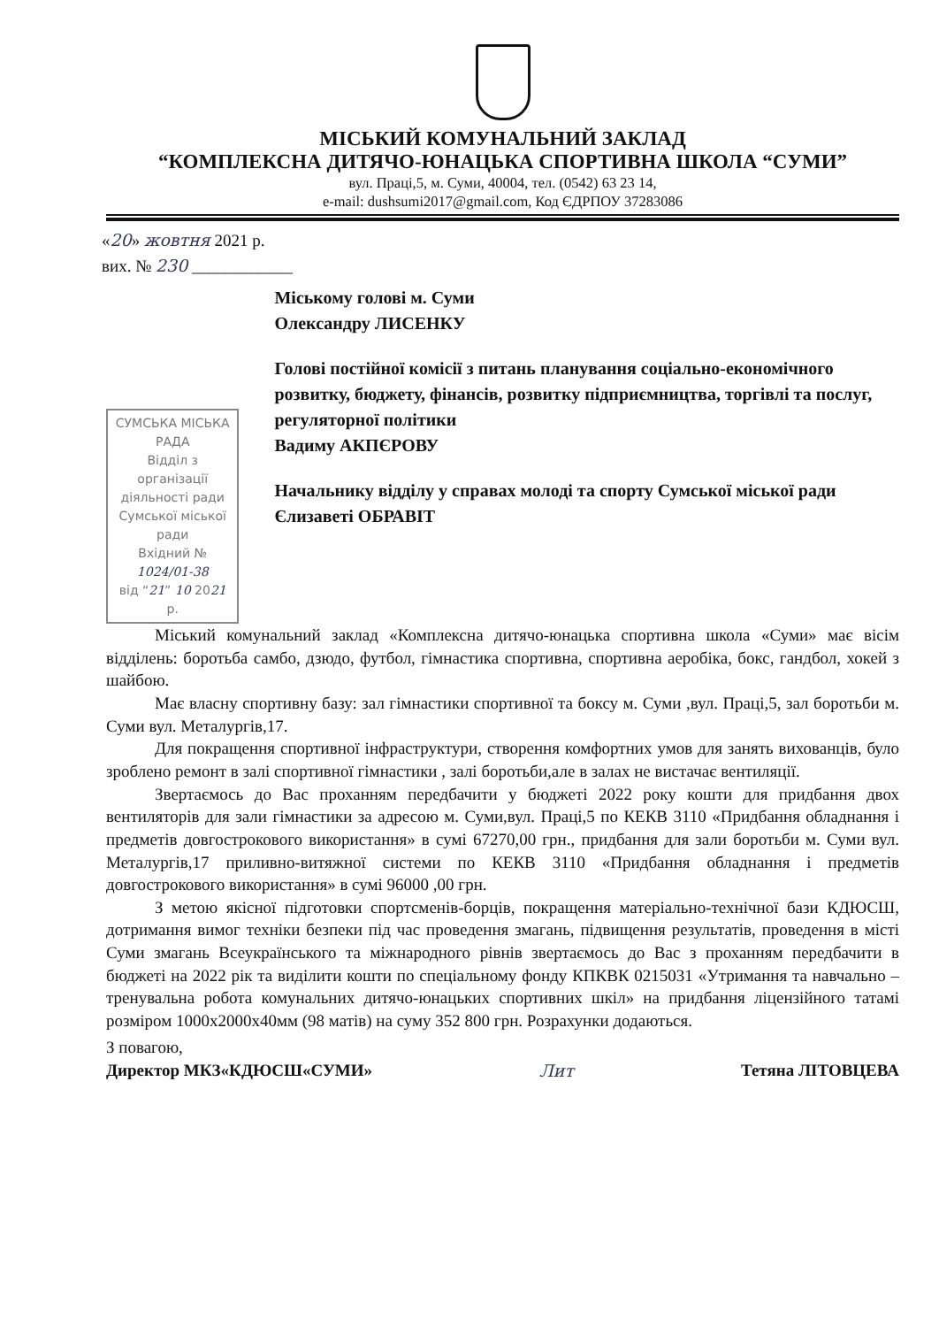МІСЬКИЙ КОМУНАЛЬНИЙ ЗАКЛАД
“КОМПЛЕКСНА ДИТЯЧО-ЮНАЦЬКА СПОРТИВНА ШКОЛА “СУМИ”
вул. Праці,5, м. Суми, 40004, тел. (0542) 63 23 14,
e-mail: dushsumi2017@gmail.com, Код ЄДРПОУ 37283086
«20» жовтня 2021 р.
вих. № 230 ____________
СУМСЬКА МІСЬКА РАДА
Відділ з організації діяльності ради
Сумської міської ради
Вхідний № 1024/01-38
від “21” 10 2021 р.
Міському голові м. Суми
Олександру ЛИСЕНКУ
Голові постійної комісії з питань планування соціально-економічного розвитку, бюджету, фінансів, розвитку підприємництва, торгівлі та послуг, регуляторної політики
Вадиму АКПЄРОВУ
Начальнику відділу у справах молоді та спорту Сумської міської ради
Єлизаветі ОБРАВІТ
Міський комунальний заклад «Комплексна дитячо-юнацька спортивна школа «Суми» має вісім відділень: боротьба самбо, дзюдо, футбол, гімнастика спортивна, спортивна аеробіка, бокс, гандбол, хокей з шайбою.
Має власну спортивну базу: зал гімнастики спортивної та боксу м. Суми ,вул. Праці,5, зал боротьби м. Суми вул. Металургів,17.
Для покращення спортивної інфраструктури, створення комфортних умов для занять вихованців, було зроблено ремонт в залі спортивної гімнастики , залі боротьби,але в залах не вистачає вентиляції.
Звертаємось до Вас проханням передбачити у бюджеті 2022 року кошти для придбання двох вентиляторів для зали гімнастики за адресою м. Суми,вул. Праці,5 по КЕКВ 3110 «Придбання обладнання і предметів довгострокового використання» в сумі 67270,00 грн., придбання для зали боротьби м. Суми вул. Металургів,17 приливно-витяжної системи по КЕКВ 3110 «Придбання обладнання і предметів довгострокового використання» в сумі 96000 ,00 грн.
З метою якісної підготовки спортсменів-борців, покращення матеріально-технічної бази КДЮСШ, дотримання вимог техніки безпеки під час проведення змагань, підвищення результатів, проведення в місті Суми змагань Всеукраїнського та міжнародного рівнів звертаємось до Вас з проханням передбачити в бюджеті на 2022 рік та виділити кошти по спеціальному фонду КПКВК 0215031 «Утримання та навчально – тренувальна робота комунальних дитячо-юнацьких спортивних шкіл» на придбання ліцензійного татамі розміром 1000х2000х40мм (98 матів) на суму 352 800 грн. Розрахунки додаються.
З повагою,
Директор МКЗ«КДЮСШ«СУМИ» Лит Тетяна ЛІТОВЦЕВА